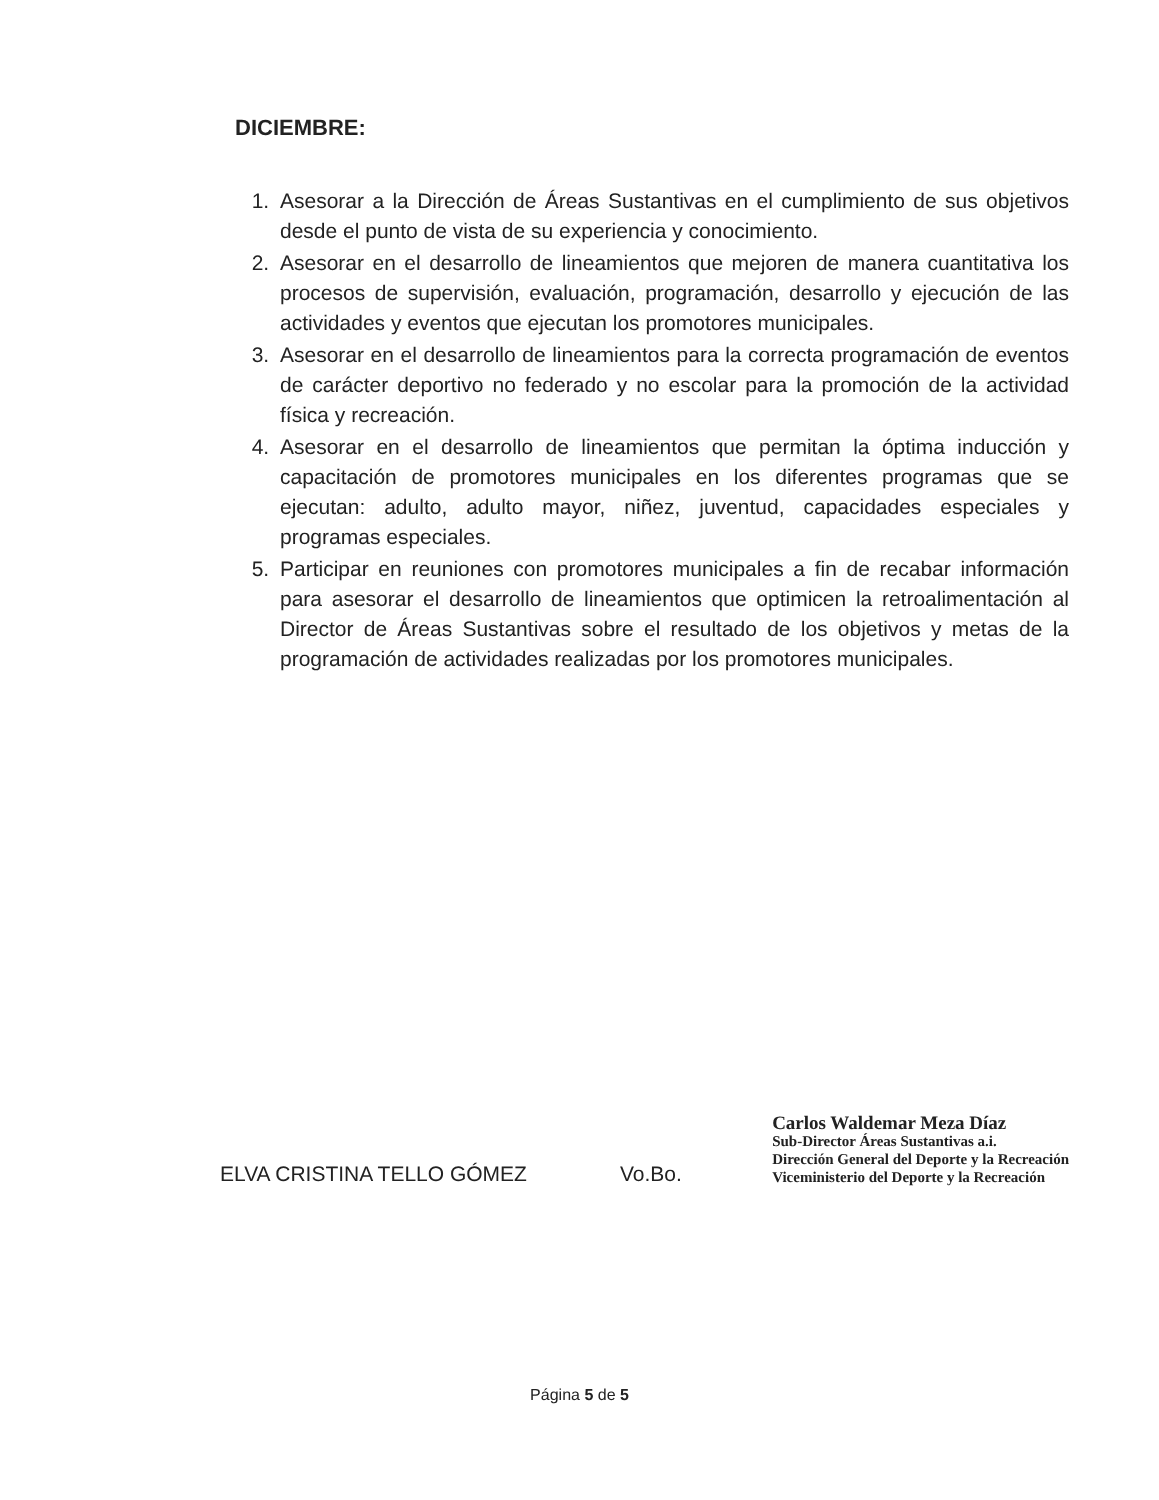DICIEMBRE:
1. Asesorar a la Dirección de Áreas Sustantivas en el cumplimiento de sus objetivos desde el punto de vista de su experiencia y conocimiento.
2. Asesorar en el desarrollo de lineamientos que mejoren de manera cuantitativa los procesos de supervisión, evaluación, programación, desarrollo y ejecución de las actividades y eventos que ejecutan los promotores municipales.
3. Asesorar en el desarrollo de lineamientos para la correcta programación de eventos de carácter deportivo no federado y no escolar para la promoción de la actividad física y recreación.
4. Asesorar en el desarrollo de lineamientos que permitan la óptima inducción y capacitación de promotores municipales en los diferentes programas que se ejecutan: adulto, adulto mayor, niñez, juventud, capacidades especiales y programas especiales.
5. Participar en reuniones con promotores municipales a fin de recabar información para asesorar el desarrollo de lineamientos que optimicen la retroalimentación al Director de Áreas Sustantivas sobre el resultado de los objetivos y metas de la programación de actividades realizadas por los promotores municipales.
ELVA CRISTINA TELLO GÓMEZ
Vo.Bo.
Carlos Waldemar Meza Díaz
Sub-Director Áreas Sustantivas a.i.
Dirección General del Deporte y la Recreación
Viceministerio del Deporte y la Recreación
Página 5 de 5